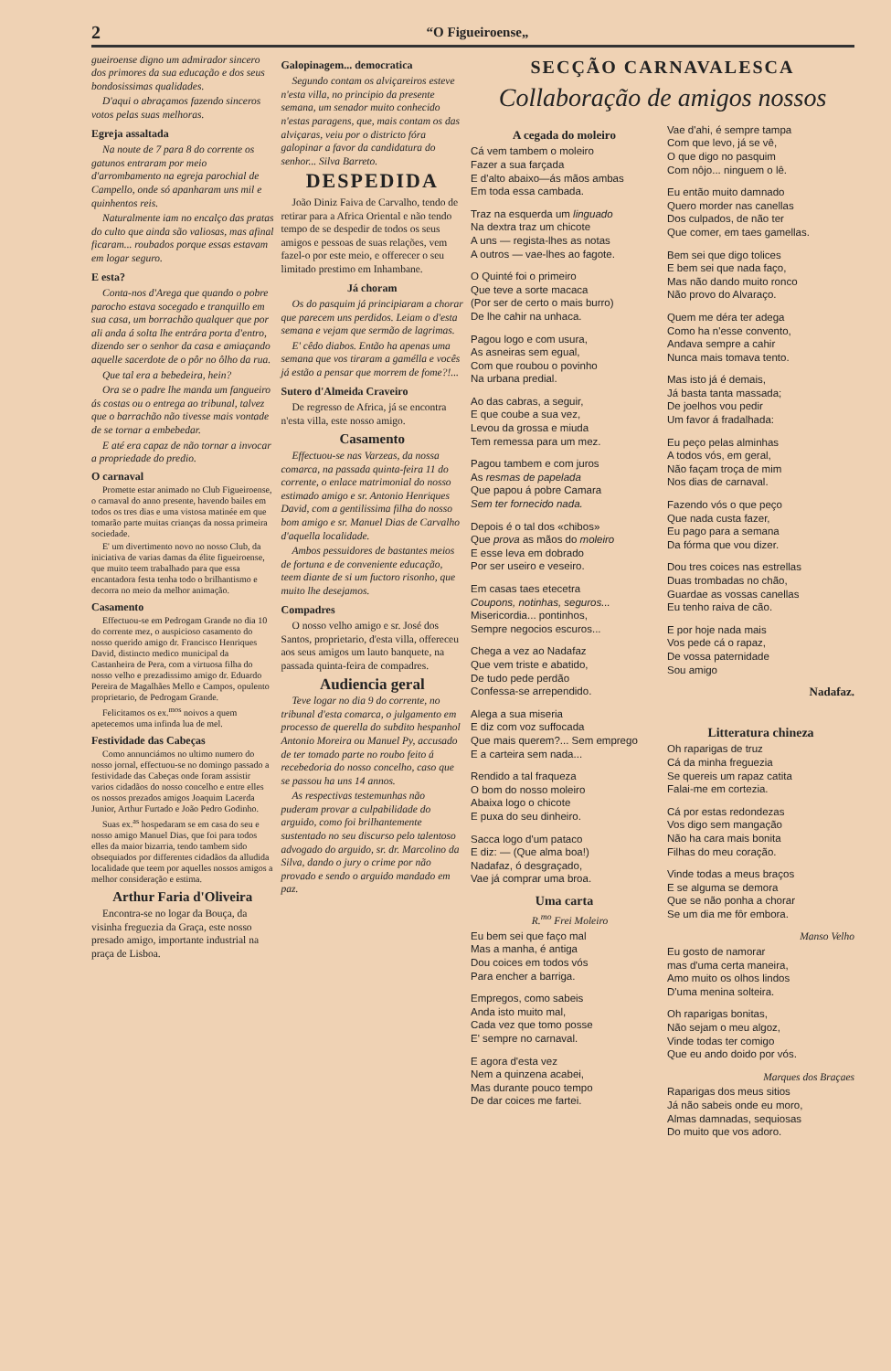2 “O Figueiroense„
gueiroense digno um admirador sincero dos primores da sua educação e dos seus bondosissimas qualidades.
D'aqui o abraçamos fazendo sinceros votos pelas suas melhoras.
Egreja assaltada
Na noute de 7 para 8 do corrente os gatunos entraram por meio d'arrombamento na egreja parochial de Campello, onde só apanharam uns mil e quinhentos reis.
Naturalmente iam no encalço das pratas do culto que ainda são valiosas, mas afinal ficaram... roubados porque essas estavam em logar seguro.
E esta?
Conta-nos d'Arega que quando o pobre parocho estava socegado e tranquillo em sua casa, um borrachão qualquer que por ali anda á solta lhe entrára porta d'entro, dizendo ser o senhor da casa e amiaçando aquelle sacerdote de o pôr no ôlho da rua.
Que tal era a bebedeira, hein?
Ora se o padre lhe manda um fangueiro ás costas ou o entrega ao tribunal, talvez que o barrachão não tivesse mais vontade de se tornar a embebedar.
E até era capaz de não tornar a invocar a propriedade do predio.
O carnaval
Promette estar animado no Club Figueiroense, o carnaval do anno presente, havendo bailes em todos os tres dias e uma vistosa matinée em que tomarão parte muitas crianças da nossa primeira sociedade.
E' um divertimento novo no nosso Club, da iniciativa de varias damas da élite figueiroense, que muito teem trabalhado para que essa encantadora festa tenha todo o brilhantismo e decorra no meio da melhor animação.
Casamento
Effectuou-se em Pedrogam Grande no dia 10 do corrente mez, o auspicioso casamento do nosso querido amigo dr. Francisco Henriques David, distincto medico municipal da Castanheira de Pera, com a virtuosa filha do nosso velho e prezadissimo amigo dr. Eduardo Pereira de Magalhães Mello e Campos, opulento proprietario, de Pedrogam Grande.
Felicitamos os ex.<sup>mos</sup> noivos a quem apetecemos uma infinda lua de mel.
Festividade das Cabeças
Como annunciámos no ultimo numero do nosso jornal, effectuou-se no domingo passado a festividade das Cabeças onde foram assistir varios cidadãos do nosso concelho e entre elles os nossos prezados amigos Joaquim Lacerda Junior, Arthur Furtado e João Pedro Godinho.
Suas ex.<sup>as</sup> hospedaram se em casa do seu e nosso amigo Manuel Dias, que foi para todos elles da maior bizarria, tendo tambem sido obsequiados por differentes cidadãos da alludida localidade que teem por aquelles nossos amigos a melhor consideração e estima.
Arthur Faria d'Oliveira
Encontra-se no logar da Bouça, da visinha freguezia da Graça, este nosso presado amigo, importante industrial na praça de Lisboa.
Galopinagem... democratica
Segundo contam os alviçareiros esteve n'esta villa, no principio da presente semana, um senador muito conhecido n'estas paragens, que, mais contam os das alviçaras, veiu por o districto fóra galopinar a favor da candidatura do senhor... Silva Barreto.
DESPEDIDA
João Diniz Faiva de Carvalho, tendo de retirar para a Africa Oriental e não tendo tempo de se despedir de todos os seus amigos e pessoas de suas relações, vem fazel-o por este meio, e offerecer o seu limitado prestimo em Inhambane.
Já choram
Os do pasquim já principiaram a chorar que parecem uns perdidos. Leiam o d'esta semana e vejam que sermão de lagrimas.
E' cêdo diabos. Então ha apenas uma semana que vos tiraram a gamélla e vocês já estão a pensar que morrem de fome?!...
Sutero d'Almeida Craveiro
De regresso de Africa, já se encontra n'esta villa, este nosso amigo.
Casamento
Effectuou-se nas Varzeas, da nossa comarca, na passada quinta-feira 11 do corrente, o enlace matrimonial do nosso estimado amigo e sr. Antonio Henriques David, com a gentilissima filha do nosso bom amigo e sr. Manuel Dias de Carvalho d'aquella localidade.
Ambos pessuidores de bastantes meios de fortuna e de conveniente educação, teem diante de si um fuctoro risonho, que muito lhe desejamos.
Compadres
O nosso velho amigo e sr. José dos Santos, proprietario, d'esta villa, offereceu aos seus amigos um lauto banquete, na passada quinta-feira de compadres.
Audiencia geral
Teve logar no dia 9 do corrente, no tribunal d'esta comarca, o julgamento em processo de querella do subdito hespanhol Antonio Moreira ou Manuel Py, accusado de ter tomado parte no roubo feito á recebedoria do nosso concelho, caso que se passou ha uns 14 annos.
As respectivas testemunhas não puderam provar a culpabilidade do arguido, como foi brilhantemente sustentado no seu discurso pelo talentoso advogado do arguido, sr. dr. Marcolino da Silva, dando o jury o crime por não provado e sendo o arguido mandado em paz.
SECÇÃO CARNAVALESCA
Collaboração de amigos nossos
A cegada do moleiro
Cá vem tambem o moleiro
Fazer a sua farçada
E d'alto abaixo—ás mãos ambas
Em toda essa cambada.
Traz na esquerda um linguado
Na dextra traz um chicote
A uns — regista-lhes as notas
A outros — vae-lhes ao fagote.
O Quinté foi o primeiro
Que teve a sorte macaca
(Por ser de certo o mais burro)
De lhe cahir na unhaca.
Pagou logo e com usura,
As asneiras sem egual,
Com que roubou o povinho
Na urbana predial.
Ao das cabras, a seguir,
E que coube a sua vez,
Levou da grossa e miuda
Tem remessa para um mez.
Pagou tambem e com juros
As resmas de papelada
Que papou á pobre Camara
Sem ter fornecido nada.
Depois é o tal dos «chibos»
Que prova as mãos do moleiro
E esse leva em dobrado
Por ser useiro e veseiro.
Em casas taes etecetra
Coupons, notinhas, seguros...
Misericordia... pontinhos,
Sempre negocios escuros...
Chega a vez ao Nadafaz
Que vem triste e abatido,
De tudo pede perdão
Confessa-se arrependido.
Alega a sua miseria
E diz com voz suffocada
Que mais querem?... Sem emprego
E a carteira sem nada...
Rendido a tal fraqueza
O bom do nosso moleiro
Abaixa logo o chicote
E puxa do seu dinheiro.
Sacca logo d'um pataco
E diz: — (Que alma boa!)
Nadafaz, ó desgraçado,
Vae já comprar uma broa.
Uma carta
R.<sup>mo</sup> Frei Moleiro
Eu bem sei que faço mal
Mas a manha, é antiga
Dou coices em todos vós
Para encher a barriga.
Empregos, como sabeis
Anda isto muito mal,
Cada vez que tomo posse
E' sempre no carnaval.
E agora d'esta vez
Nem a quinzena acabei,
Mas durante pouco tempo
De dar coices me fartei.
Vae d'ahi, é sempre tampa
Com que levo, já se vê,
O que digo no pasquim
Com nôjo... ninguem o lê.
Eu então muito damnado
Quero morder nas canellas
Dos culpados, de não ter
Que comer, em taes gamellas.
Bem sei que digo tolices
E bem sei que nada faço,
Mas não dando muito ronco
Não provo do Alvaraço.
Quem me déra ter adega
Como ha n'esse convento,
Andava sempre a cahir
Nunca mais tomava tento.
Mas isto já é demais,
Já basta tanta massada;
De joelhos vou pedir
Um favor á fradalhada:
Eu peço pelas alminhas
A todos vós, em geral,
Não façam troça de mim
Nos dias de carnaval.
Fazendo vós o que peço
Que nada custa fazer,
Eu pago para a semana
Da fórma que vou dizer.
Dou tres coices nas estrellas
Duas trombadas no chão,
Guardae as vossas canellas
Eu tenho raiva de cão.
E por hoje nada mais
Vos pede cá o rapaz,
De vossa paternidade
Sou amigo
Nadafaz.
Litteratura chineza
Oh raparigas de truz
Cá da minha freguezia
Se quereis um rapaz catita
Falai-me em cortezia.
Cá por estas redondezas
Vos digo sem mangação
Não ha cara mais bonita
Filhas do meu coração.
Vinde todas a meus braços
E se alguma se demora
Que se não ponha a chorar
Se um dia me fôr embora.
Manso Velho
Eu gosto de namorar
mas d'uma certa maneira,
Amo muito os olhos lindos
D'uma menina solteira.
Oh raparigas bonitas,
Não sejam o meu algoz,
Vinde todas ter comigo
Que eu ando doido por vós.
Marques dos Braçaes
Raparigas dos meus sitios
Já não sabeis onde eu moro,
Almas damnadas, sequiosas
Do muito que vos adoro.